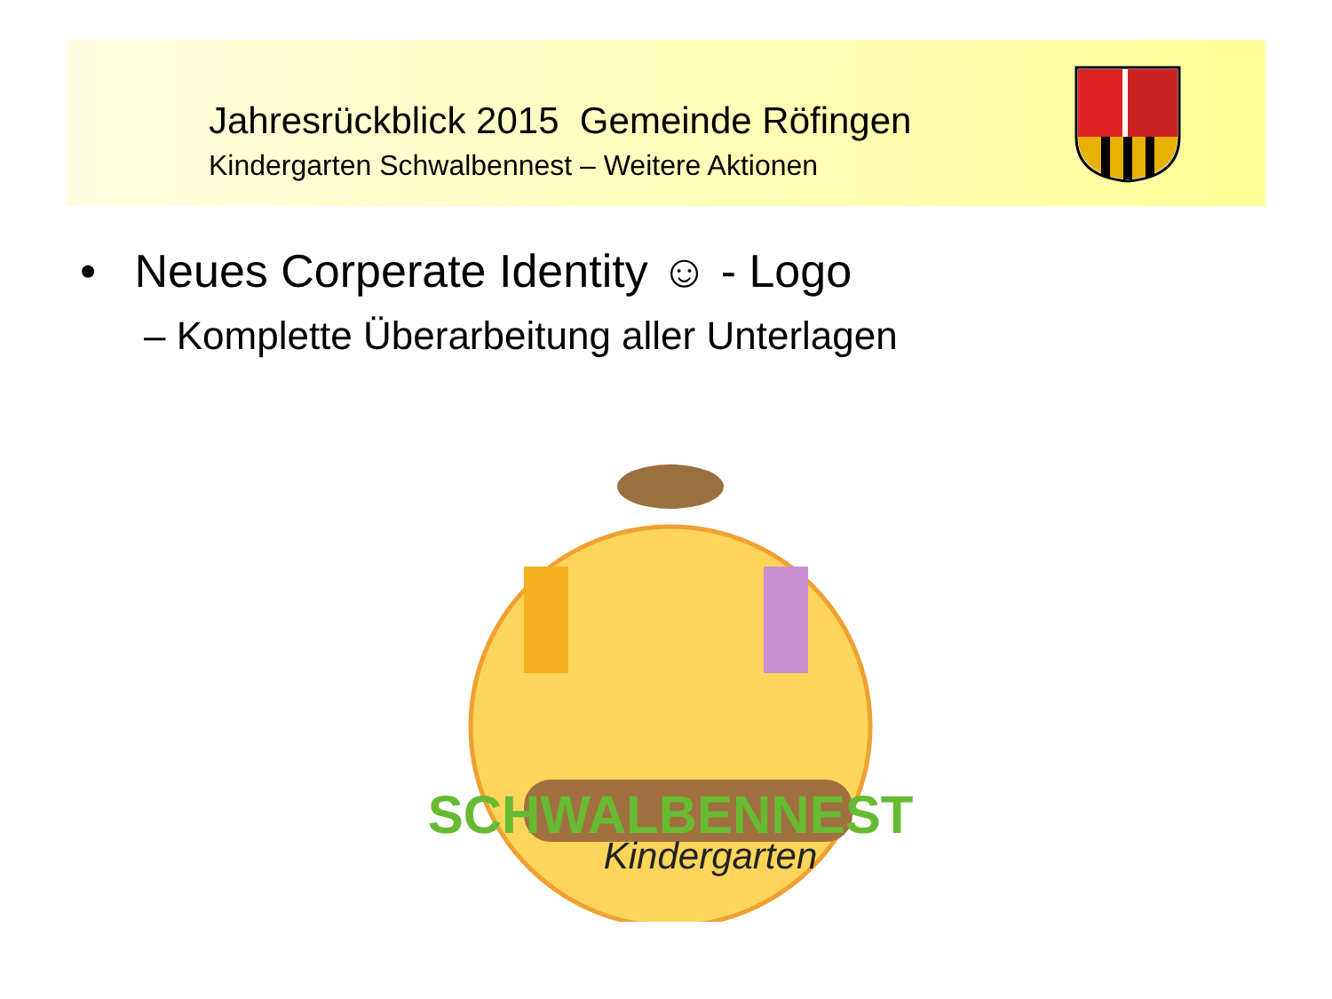Jahresrückblick 2015 Gemeinde Röfingen
Kindergarten Schwalbennest – Weitere Aktionen
• Neues Corperate Identity ☺ - Logo
– Komplette Überarbeitung aller Unterlagen
SCHWALBENNEST
Kindergarten